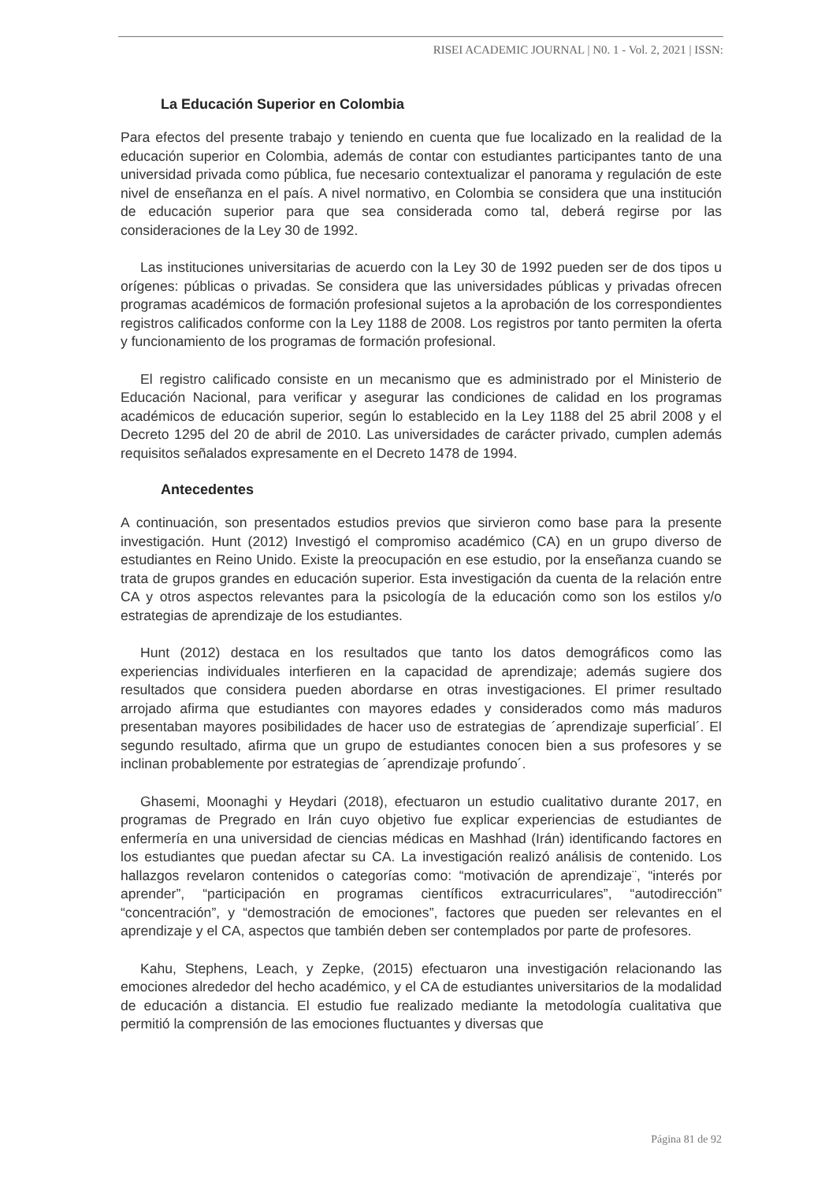RISEI ACADEMIC JOURNAL | N0. 1 - Vol. 2, 2021 | ISSN:
La Educación Superior en Colombia
Para efectos del presente trabajo y teniendo en cuenta que fue localizado en la realidad de la educación superior en Colombia, además de contar con estudiantes participantes tanto de una universidad privada como pública, fue necesario contextualizar el panorama y regulación de este nivel de enseñanza en el país. A nivel normativo, en Colombia se considera que una institución de educación superior para que sea considerada como tal, deberá regirse por las consideraciones de la Ley 30 de 1992.
Las instituciones universitarias de acuerdo con la Ley 30 de 1992 pueden ser de dos tipos u orígenes: públicas o privadas. Se considera que las universidades públicas y privadas ofrecen programas académicos de formación profesional sujetos a la aprobación de los correspondientes registros calificados conforme con la Ley 1188 de 2008. Los registros por tanto permiten la oferta y funcionamiento de los programas de formación profesional.
El registro calificado consiste en un mecanismo que es administrado por el Ministerio de Educación Nacional, para verificar y asegurar las condiciones de calidad en los programas académicos de educación superior, según lo establecido en la Ley 1188 del 25 abril 2008 y el Decreto 1295 del 20 de abril de 2010. Las universidades de carácter privado, cumplen además requisitos señalados expresamente en el Decreto 1478 de 1994.
Antecedentes
A continuación, son presentados estudios previos que sirvieron como base para la presente investigación. Hunt (2012) Investigó el compromiso académico (CA) en un grupo diverso de estudiantes en Reino Unido. Existe la preocupación en ese estudio, por la enseñanza cuando se trata de grupos grandes en educación superior. Esta investigación da cuenta de la relación entre CA y otros aspectos relevantes para la psicología de la educación como son los estilos y/o estrategias de aprendizaje de los estudiantes.
Hunt (2012) destaca en los resultados que tanto los datos demográficos como las experiencias individuales interfieren en la capacidad de aprendizaje; además sugiere dos resultados que considera pueden abordarse en otras investigaciones. El primer resultado arrojado afirma que estudiantes con mayores edades y considerados como más maduros presentaban mayores posibilidades de hacer uso de estrategias de ´aprendizaje superficial´. El segundo resultado, afirma que un grupo de estudiantes conocen bien a sus profesores y se inclinan probablemente por estrategias de ´aprendizaje profundo´.
Ghasemi, Moonaghi y Heydari (2018), efectuaron un estudio cualitativo durante 2017, en programas de Pregrado en Irán cuyo objetivo fue explicar experiencias de estudiantes de enfermería en una universidad de ciencias médicas en Mashhad (Irán) identificando factores en los estudiantes que puedan afectar su CA. La investigación realizó análisis de contenido. Los hallazgos revelaron contenidos o categorías como: “motivación de aprendizaje¨, “interés por aprender”, “participación en programas científicos extracurriculares”, “autodirección” “concentración”, y “demostración de emociones”, factores que pueden ser relevantes en el aprendizaje y el CA, aspectos que también deben ser contemplados por parte de profesores.
Kahu, Stephens, Leach, y Zepke, (2015) efectuaron una investigación relacionando las emociones alrededor del hecho académico, y el CA de estudiantes universitarios de la modalidad de educación a distancia. El estudio fue realizado mediante la metodología cualitativa que permitió la comprensión de las emociones fluctuantes y diversas que
Página 81 de 92